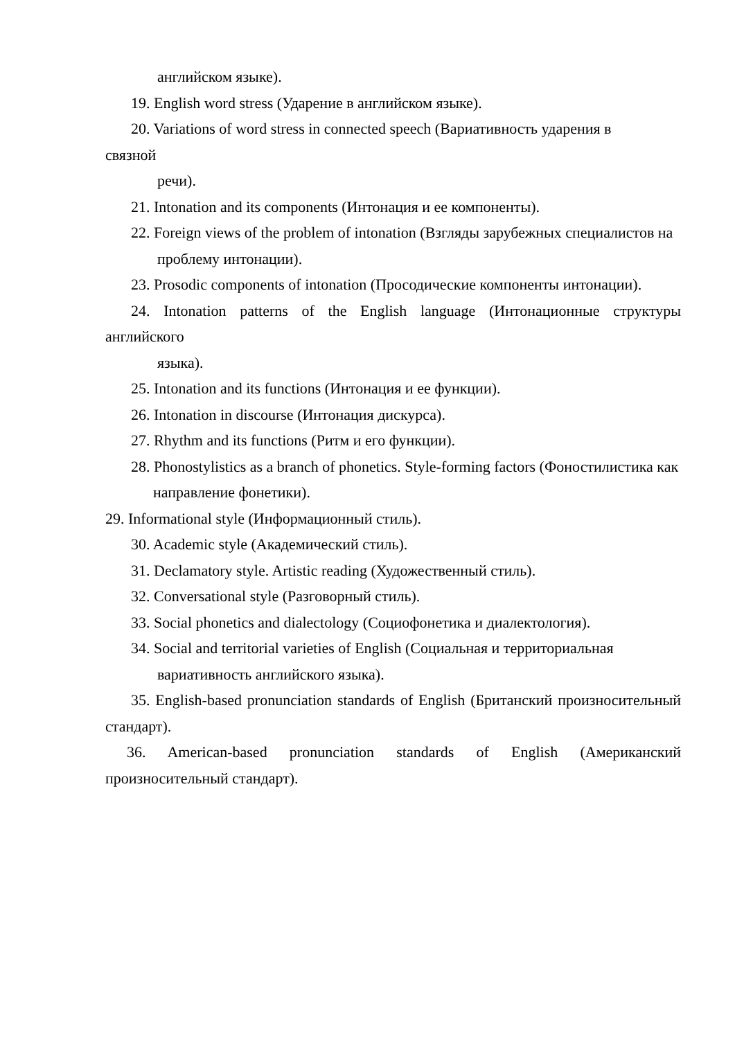английском языке).
19. English word stress (Ударение в английском языке).
20. Variations of word stress in connected speech (Вариативность ударения в
связной
речи).
21. Intonation and its components (Интонация и ее компоненты).
22. Foreign views of the problem of intonation (Взгляды зарубежных специалистов на
проблему интонации).
23. Prosodic components of intonation (Просодические компоненты интонации).
24. Intonation patterns of the English language (Интонационные структуры английского
языка).
25. Intonation and its functions (Интонация и ее функции).
26. Intonation in discourse (Интонация дискурса).
27. Rhythm and its functions (Ритм и его функции).
28. Phonostylistics as a branch of phonetics. Style-forming factors (Фоностилистика как
направление фонетики).
29. Informational style (Информационный стиль).
30. Academic style (Академический стиль).
31. Declamatory style. Artistic reading (Художественный стиль).
32. Conversational style (Разговорный стиль).
33. Social phonetics and dialectology (Социофонетика и диалектология).
34. Social and territorial varieties of English (Социальная и территориальная
вариативность английского языка).
35. English-based pronunciation standards of English (Британский произносительный стандарт).
36. American-based pronunciation standards of English (Американский произносительный стандарт).